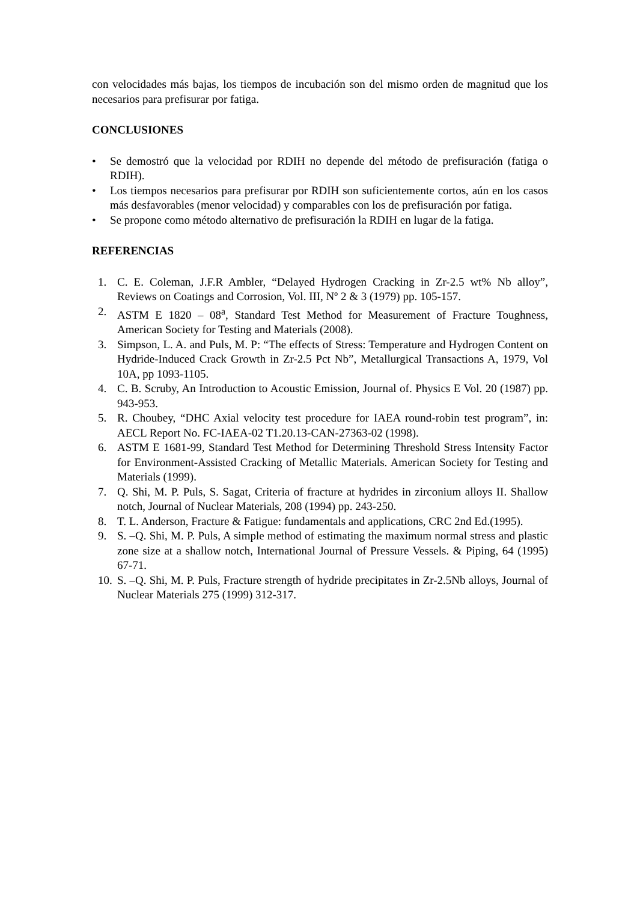con velocidades más bajas, los tiempos de incubación son del mismo orden de magnitud que los necesarios para prefisurar por fatiga.
CONCLUSIONES
• Se demostró que la velocidad por RDIH no depende del método de prefisuración (fatiga o RDIH).
• Los tiempos necesarios para prefisurar por RDIH son suficientemente cortos, aún en los casos más desfavorables (menor velocidad) y comparables con los de prefisuración por fatiga.
• Se propone como método alternativo de prefisuración la RDIH en lugar de la fatiga.
REFERENCIAS
1. C. E. Coleman, J.F.R Ambler, “Delayed Hydrogen Cracking in Zr-2.5 wt% Nb alloy”, Reviews on Coatings and Corrosion, Vol. III, Nº 2 & 3 (1979) pp. 105-157.
2. ASTM E 1820 – 08<sup>a</sup>, Standard Test Method for Measurement of Fracture Toughness, American Society for Testing and Materials (2008).
3. Simpson, L. A. and Puls, M. P: “The effects of Stress: Temperature and Hydrogen Content on Hydride-Induced Crack Growth in Zr-2.5 Pct Nb”, Metallurgical Transactions A, 1979, Vol 10A, pp 1093-1105.
4. C. B. Scruby, An Introduction to Acoustic Emission, Journal of. Physics E Vol. 20 (1987) pp. 943-953.
5. R. Choubey, “DHC Axial velocity test procedure for IAEA round-robin test program”, in: AECL Report No. FC-IAEA-02 T1.20.13-CAN-27363-02 (1998).
6. ASTM E 1681-99, Standard Test Method for Determining Threshold Stress Intensity Factor for Environment-Assisted Cracking of Metallic Materials. American Society for Testing and Materials (1999).
7. Q. Shi, M. P. Puls, S. Sagat, Criteria of fracture at hydrides in zirconium alloys II. Shallow notch, Journal of Nuclear Materials, 208 (1994) pp. 243-250.
8. T. L. Anderson, Fracture & Fatigue: fundamentals and applications, CRC 2nd Ed.(1995).
9. S. –Q. Shi, M. P. Puls, A simple method of estimating the maximum normal stress and plastic zone size at a shallow notch, International Journal of Pressure Vessels. & Piping, 64 (1995) 67-71.
10. S. –Q. Shi, M. P. Puls, Fracture strength of hydride precipitates in Zr-2.5Nb alloys, Journal of Nuclear Materials 275 (1999) 312-317.